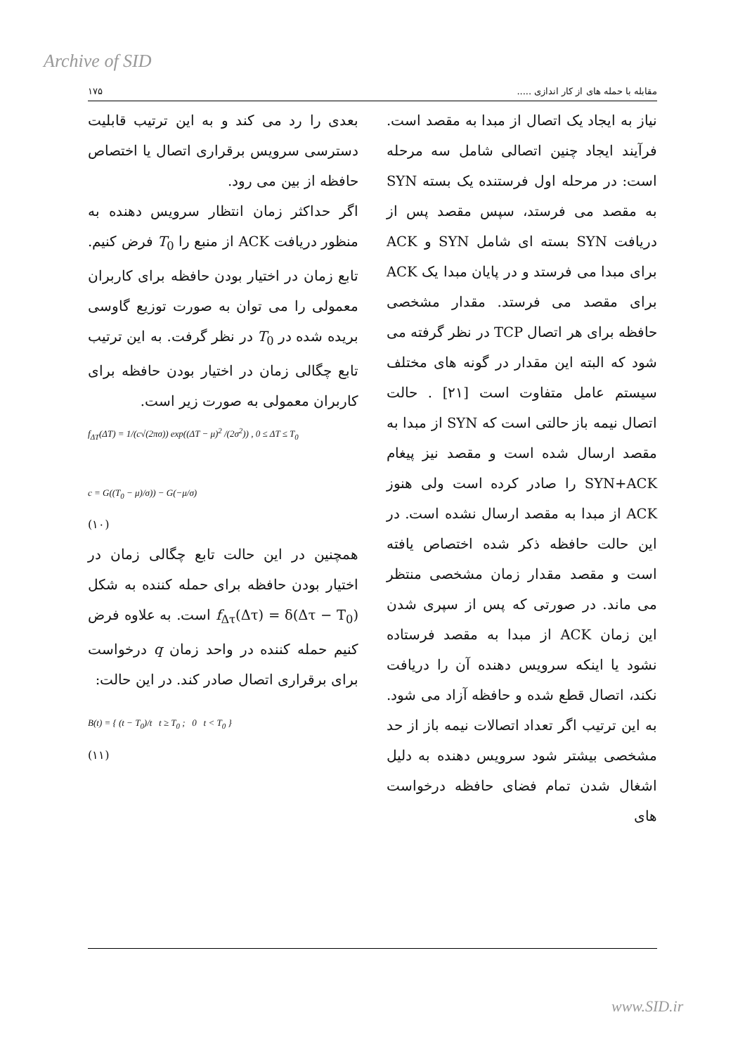Archive of SID
مقابله با حمله های از کار اندازی ..... ۱۷۵
نیاز به ایجاد یک اتصال از مبدا به مقصد است. فرآیند ایجاد چنین اتصالی شامل سه مرحله است: در مرحله اول فرستنده یک بسته SYN به مقصد می فرستد، سپس مقصد پس از دریافت SYN بسته ای شامل SYN و ACK برای مبدا می فرستد و در پایان مبدا یک ACK برای مقصد می فرستد. مقدار مشخصی حافظه برای هر اتصال TCP در نظر گرفته می شود که البته این مقدار در گونه های مختلف سیستم عامل متفاوت است [۲۱] . حالت اتصال نیمه باز حالتی است که SYN از مبدا به مقصد ارسال شده است و مقصد نیز پیغام SYN+ACK را صادر کرده است ولی هنوز ACK از مبدا به مقصد ارسال نشده است. در این حالت حافظه ذکر شده اختصاص یافته است و مقصد مقدار زمان مشخصی منتظر می ماند. در صورتی که پس از سپری شدن این زمان ACK از مبدا به مقصد فرستاده نشود یا اینکه سرویس دهنده آن را دریافت نکند، اتصال قطع شده و حافظه آزاد می شود. به این ترتیب اگر تعداد اتصالات نیمه باز از حد مشخصی بیشتر شود سرویس دهنده به دلیل اشغال شدن تمام فضای حافظه درخواست های
بعدی را رد می کند و به این ترتیب قابلیت دسترسی سرویس برقراری اتصال یا اختصاص حافظه از بین می رود.
اگر حداکثر زمان انتظار سرویس دهنده به منظور دریافت ACK از منبع را T<sub>0</sub> فرض کنیم. تابع زمان در اختیار بودن حافظه برای کاربران معمولی را می توان به صورت توزیع گاوسی بریده شده در T<sub>0</sub> در نظر گرفت. به این ترتیب تابع چگالی زمان در اختیار بودن حافظه برای کاربران معمولی به صورت زیر است.
f<sub>ΔT</sub>(ΔT) = 1/(c√(2πσ)) exp((ΔT − μ)<sup>2</sup> /(2σ<sup>2</sup>)) , 0 ≤ ΔT ≤ T<sub>0</sub>
c = G((T<sub>0</sub> − μ)/σ)) − G(−μ/σ)
(۱۰)
همچنین در این حالت تابع چگالی زمان در اختیار بودن حافظه برای حمله کننده به شکل f<sub>Δτ</sub>(Δτ) = δ(Δτ − T<sub>0</sub>) است. به علاوه فرض کنیم حمله کننده در واحد زمان q درخواست برای برقراری اتصال صادر کند. در این حالت:
B(t) = { (t − T<sub>0</sub>)/t t ≥ T<sub>0</sub> ; 0 t < T<sub>0</sub> }
(۱۱)
www.SID.ir